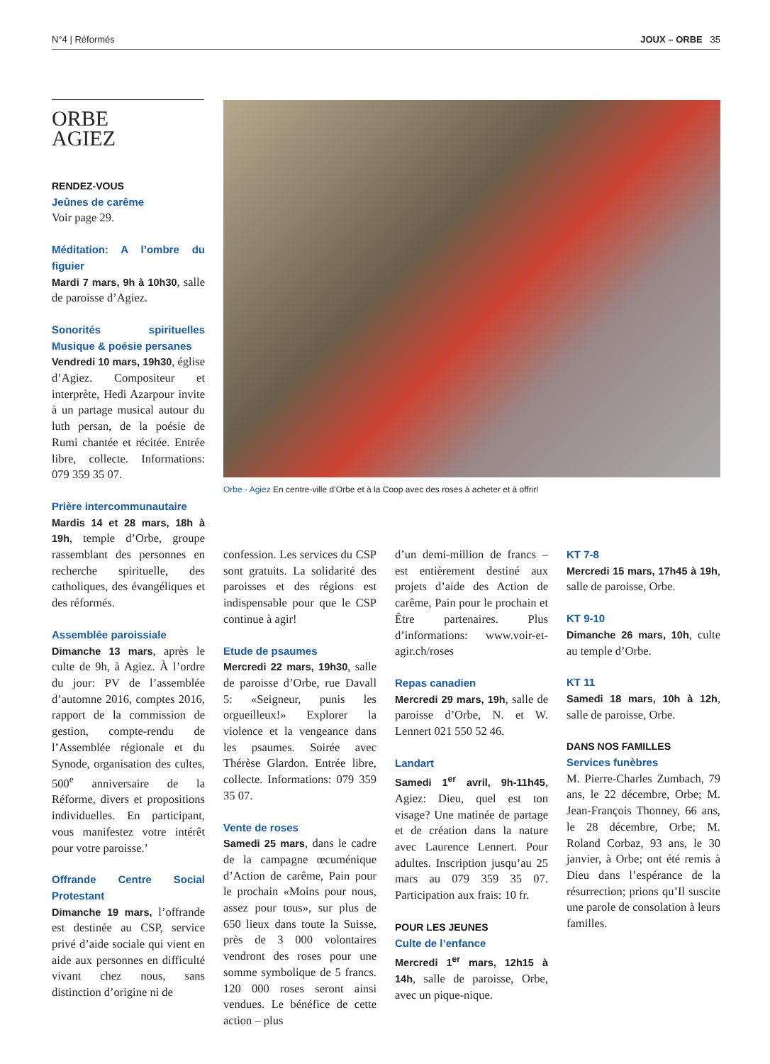N°4 | Réformés JOUX – ORBE 35
ORBE
AGIEZ
Orbe - Agiez En centre-ville d’Orbe et à la Coop avec des roses à acheter et à offrir!
RENDEZ-VOUS
Jeûnes de carême
Voir page 29.
Méditation: A l’ombre du figuier
Mardi 7 mars, 9h à 10h30, salle de paroisse d’Agiez.
Sonorités spirituelles Musique & poésie persanes
Vendredi 10 mars, 19h30, église d’Agiez. Compositeur et interprète, Hedi Azarpour invite à un partage musical autour du luth persan, de la poésie de Rumi chantée et récitée. Entrée libre, collecte. Informations: 079 359 35 07.
Prière intercommunautaire
Mardis 14 et 28 mars, 18h à 19h, temple d’Orbe, groupe rassemblant des personnes en recherche spirituelle, des catholiques, des évangéliques et des réformés.
Assemblée paroissiale
Dimanche 13 mars, après le culte de 9h, à Agiez. À l’ordre du jour: PV de l’assemblée d’automne 2016, comptes 2016, rapport de la commission de gestion, compte-rendu de l’Assemblée régionale et du Synode, organisation des cultes, 500<sup>e</sup> anniversaire de la Réforme, divers et propositions individuelles. En participant, vous manifestez votre intérêt pour votre paroisse.’
Offrande Centre Social Protestant
Dimanche 19 mars, l’offrande est destinée au CSP, service privé d’aide sociale qui vient en aide aux personnes en difficulté vivant chez nous, sans distinction d’origine ni de
confession. Les services du CSP sont gratuits. La solidarité des paroisses et des régions est indispensable pour que le CSP continue à agir!
Etude de psaumes
Mercredi 22 mars, 19h30, salle de paroisse d’Orbe, rue Davall 5: «Seigneur, punis les orgueilleux!» Explorer la violence et la vengeance dans les psaumes. Soirée avec Thérèse Glardon. Entrée libre, collecte. Informations: 079 359 35 07.
Vente de roses
Samedi 25 mars, dans le cadre de la campagne œcuménique d’Action de carême, Pain pour le prochain «Moins pour nous, assez pour tous», sur plus de 650 lieux dans toute la Suisse, près de 3 000 volontaires vendront des roses pour une somme symbolique de 5 francs. 120 000 roses seront ainsi vendues. Le bénéfice de cette action – plus
d’un demi-million de francs – est entièrement destiné aux projets d’aide des Action de carême, Pain pour le prochain et Être partenaires. Plus d’informations: www.voir-et-agir.ch/roses
Repas canadien
Mercredi 29 mars, 19h, salle de paroisse d’Orbe, N. et W. Lennert 021 550 52 46.
Landart
Samedi 1<sup>er</sup> avril, 9h-11h45, Agiez: Dieu, quel est ton visage? Une matinée de partage et de création dans la nature avec Laurence Lennert. Pour adultes. Inscription jusqu’au 25 mars au 079 359 35 07. Participation aux frais: 10 fr.
POUR LES JEUNES
Culte de l’enfance
Mercredi 1<sup>er</sup> mars, 12h15 à 14h, salle de paroisse, Orbe, avec un pique-nique.
KT 7-8
Mercredi 15 mars, 17h45 à 19h, salle de paroisse, Orbe.
KT 9-10
Dimanche 26 mars, 10h, culte au temple d’Orbe.
KT 11
Samedi 18 mars, 10h à 12h, salle de paroisse, Orbe.
DANS NOS FAMILLES
Services funèbres
M. Pierre-Charles Zumbach, 79 ans, le 22 décembre, Orbe; M. Jean-François Thonney, 66 ans, le 28 décembre, Orbe; M. Roland Corbaz, 93 ans, le 30 janvier, à Orbe; ont été remis à Dieu dans l’espérance de la résurrection; prions qu’Il suscite une parole de consolation à leurs familles.